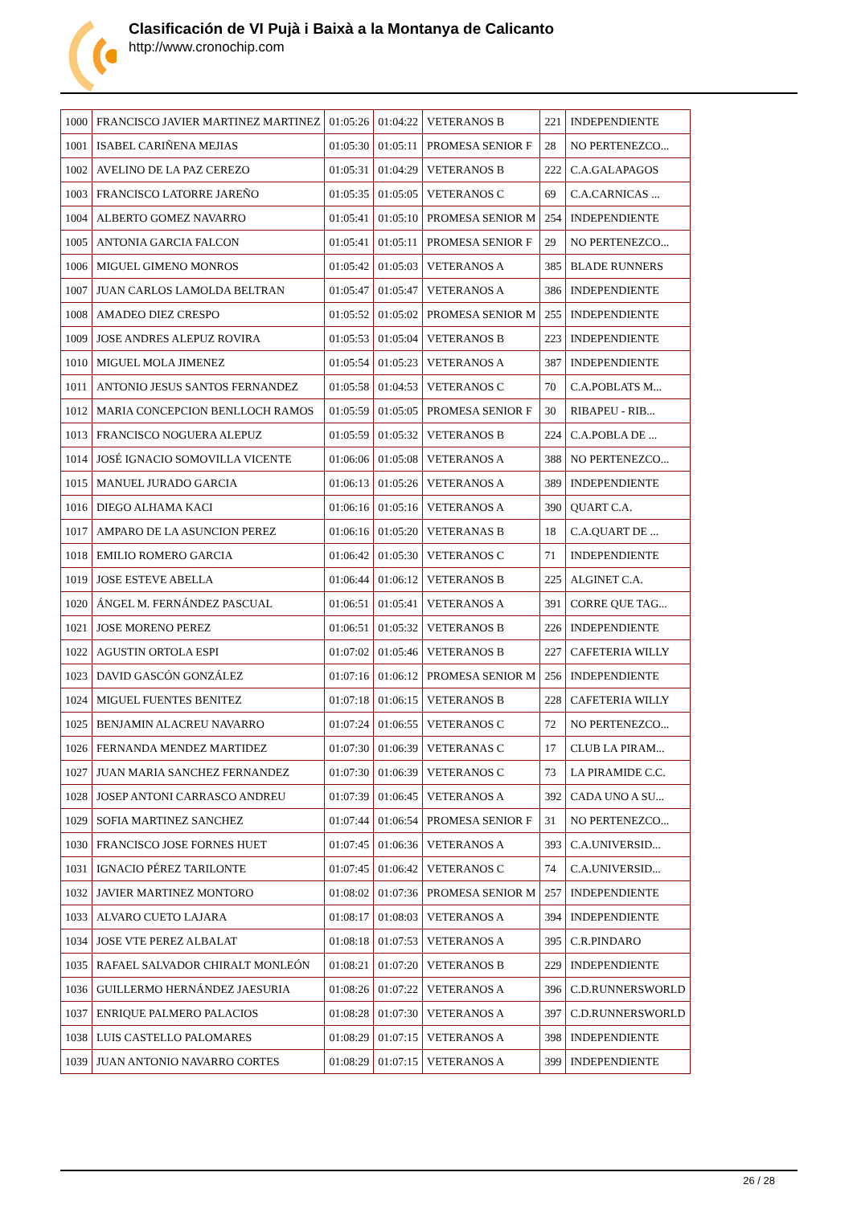Clasificación de VI Pujà i Baixà a la Montanya de Calicanto
http://www.cronochip.com
| 1000 | FRANCISCO JAVIER MARTINEZ MARTINEZ | 01:05:26 | 01:04:22 | VETERANOS B | 221 | INDEPENDIENTE |
| 1001 | ISABEL CARIÑENA MEJIAS | 01:05:30 | 01:05:11 | PROMESA SENIOR F | 28 | NO PERTENEZCO... |
| 1002 | AVELINO DE LA PAZ CEREZO | 01:05:31 | 01:04:29 | VETERANOS B | 222 | C.A.GALAPAGOS |
| 1003 | FRANCISCO LATORRE JAREÑO | 01:05:35 | 01:05:05 | VETERANOS C | 69 | C.A.CARNICAS ... |
| 1004 | ALBERTO GOMEZ NAVARRO | 01:05:41 | 01:05:10 | PROMESA SENIOR M | 254 | INDEPENDIENTE |
| 1005 | ANTONIA GARCIA FALCON | 01:05:41 | 01:05:11 | PROMESA SENIOR F | 29 | NO PERTENEZCO... |
| 1006 | MIGUEL GIMENO MONROS | 01:05:42 | 01:05:03 | VETERANOS A | 385 | BLADE RUNNERS |
| 1007 | JUAN CARLOS LAMOLDA BELTRAN | 01:05:47 | 01:05:47 | VETERANOS A | 386 | INDEPENDIENTE |
| 1008 | AMADEO DIEZ CRESPO | 01:05:52 | 01:05:02 | PROMESA SENIOR M | 255 | INDEPENDIENTE |
| 1009 | JOSE ANDRES ALEPUZ ROVIRA | 01:05:53 | 01:05:04 | VETERANOS B | 223 | INDEPENDIENTE |
| 1010 | MIGUEL MOLA JIMENEZ | 01:05:54 | 01:05:23 | VETERANOS A | 387 | INDEPENDIENTE |
| 1011 | ANTONIO JESUS SANTOS FERNANDEZ | 01:05:58 | 01:04:53 | VETERANOS C | 70 | C.A.POBLATS M... |
| 1012 | MARIA CONCEPCION BENLLOCH RAMOS | 01:05:59 | 01:05:05 | PROMESA SENIOR F | 30 | RIBAPEU - RIB... |
| 1013 | FRANCISCO NOGUERA ALEPUZ | 01:05:59 | 01:05:32 | VETERANOS B | 224 | C.A.POBLA DE ... |
| 1014 | JOSÉ IGNACIO SOMOVILLA VICENTE | 01:06:06 | 01:05:08 | VETERANOS A | 388 | NO PERTENEZCO... |
| 1015 | MANUEL JURADO GARCIA | 01:06:13 | 01:05:26 | VETERANOS A | 389 | INDEPENDIENTE |
| 1016 | DIEGO ALHAMA KACI | 01:06:16 | 01:05:16 | VETERANOS A | 390 | QUART C.A. |
| 1017 | AMPARO DE LA ASUNCION PEREZ | 01:06:16 | 01:05:20 | VETERANAS B | 18 | C.A.QUART DE ... |
| 1018 | EMILIO ROMERO GARCIA | 01:06:42 | 01:05:30 | VETERANOS C | 71 | INDEPENDIENTE |
| 1019 | JOSE ESTEVE ABELLA | 01:06:44 | 01:06:12 | VETERANOS B | 225 | ALGINET C.A. |
| 1020 | ÁNGEL M. FERNÁNDEZ PASCUAL | 01:06:51 | 01:05:41 | VETERANOS A | 391 | CORRE QUE TAG... |
| 1021 | JOSE MORENO PEREZ | 01:06:51 | 01:05:32 | VETERANOS B | 226 | INDEPENDIENTE |
| 1022 | AGUSTIN ORTOLA ESPI | 01:07:02 | 01:05:46 | VETERANOS B | 227 | CAFETERIA WILLY |
| 1023 | DAVID GASCÓN GONZÁLEZ | 01:07:16 | 01:06:12 | PROMESA SENIOR M | 256 | INDEPENDIENTE |
| 1024 | MIGUEL FUENTES BENITEZ | 01:07:18 | 01:06:15 | VETERANOS B | 228 | CAFETERIA WILLY |
| 1025 | BENJAMIN ALACREU NAVARRO | 01:07:24 | 01:06:55 | VETERANOS C | 72 | NO PERTENEZCO... |
| 1026 | FERNANDA MENDEZ MARTIDEZ | 01:07:30 | 01:06:39 | VETERANAS C | 17 | CLUB LA PIRAM... |
| 1027 | JUAN MARIA SANCHEZ FERNANDEZ | 01:07:30 | 01:06:39 | VETERANOS C | 73 | LA PIRAMIDE C.C. |
| 1028 | JOSEP ANTONI CARRASCO ANDREU | 01:07:39 | 01:06:45 | VETERANOS A | 392 | CADA UNO A SU... |
| 1029 | SOFIA MARTINEZ SANCHEZ | 01:07:44 | 01:06:54 | PROMESA SENIOR F | 31 | NO PERTENEZCO... |
| 1030 | FRANCISCO JOSE FORNES HUET | 01:07:45 | 01:06:36 | VETERANOS A | 393 | C.A.UNIVERSID... |
| 1031 | IGNACIO PÉREZ TARILONTE | 01:07:45 | 01:06:42 | VETERANOS C | 74 | C.A.UNIVERSID... |
| 1032 | JAVIER MARTINEZ MONTORO | 01:08:02 | 01:07:36 | PROMESA SENIOR M | 257 | INDEPENDIENTE |
| 1033 | ALVARO CUETO LAJARA | 01:08:17 | 01:08:03 | VETERANOS A | 394 | INDEPENDIENTE |
| 1034 | JOSE VTE PEREZ ALBALAT | 01:08:18 | 01:07:53 | VETERANOS A | 395 | C.R.PINDARO |
| 1035 | RAFAEL SALVADOR CHIRALT MONLEÓN | 01:08:21 | 01:07:20 | VETERANOS B | 229 | INDEPENDIENTE |
| 1036 | GUILLERMO HERNÁNDEZ JAESURIA | 01:08:26 | 01:07:22 | VETERANOS A | 396 | C.D.RUNNERSWORLD |
| 1037 | ENRIQUE PALMERO PALACIOS | 01:08:28 | 01:07:30 | VETERANOS A | 397 | C.D.RUNNERSWORLD |
| 1038 | LUIS CASTELLO PALOMARES | 01:08:29 | 01:07:15 | VETERANOS A | 398 | INDEPENDIENTE |
| 1039 | JUAN ANTONIO NAVARRO CORTES | 01:08:29 | 01:07:15 | VETERANOS A | 399 | INDEPENDIENTE |
26 / 28